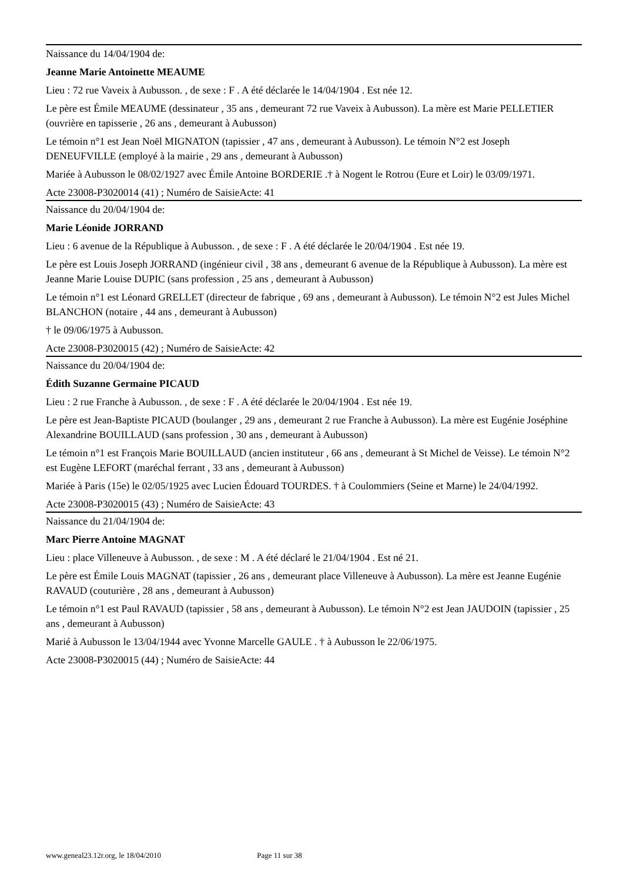Naissance du 14/04/1904 de:
Jeanne Marie Antoinette MEAUME
Lieu : 72 rue Vaveix à Aubusson. , de sexe : F . A été déclarée le 14/04/1904 . Est née 12.
Le père est Émile MEAUME (dessinateur , 35 ans , demeurant 72 rue Vaveix à Aubusson). La mère est Marie PELLETIER (ouvrière en tapisserie , 26 ans , demeurant à Aubusson)
Le témoin n°1 est Jean Noël MIGNATON (tapissier , 47 ans , demeurant à Aubusson). Le témoin N°2 est Joseph DENEUFVILLE (employé à la mairie , 29 ans , demeurant à Aubusson)
Mariée à Aubusson le 08/02/1927 avec Émile Antoine BORDERIE .† à Nogent le Rotrou (Eure et Loir) le 03/09/1971.
Acte 23008-P3020014 (41) ; Numéro de SaisieActe: 41
Naissance du 20/04/1904 de:
Marie Léonide JORRAND
Lieu : 6 avenue de la République à Aubusson. , de sexe : F . A été déclarée le 20/04/1904 . Est née 19.
Le père est Louis Joseph JORRAND (ingénieur civil , 38 ans , demeurant 6 avenue de la République à Aubusson). La mère est Jeanne Marie Louise DUPIC (sans profession , 25 ans , demeurant à Aubusson)
Le témoin n°1 est Léonard GRELLET (directeur de fabrique , 69 ans , demeurant à Aubusson). Le témoin N°2 est Jules Michel BLANCHON (notaire , 44 ans , demeurant à Aubusson)
† le 09/06/1975 à Aubusson.
Acte 23008-P3020015 (42) ; Numéro de SaisieActe: 42
Naissance du 20/04/1904 de:
Édith Suzanne Germaine PICAUD
Lieu : 2 rue Franche à Aubusson. , de sexe : F . A été déclarée le 20/04/1904 . Est née 19.
Le père est Jean-Baptiste PICAUD (boulanger , 29 ans , demeurant 2 rue Franche à Aubusson). La mère est Eugénie Joséphine Alexandrine BOUILLAUD (sans profession , 30 ans , demeurant à Aubusson)
Le témoin n°1 est François Marie BOUILLAUD (ancien instituteur , 66 ans , demeurant à St Michel de Veisse). Le témoin N°2 est Eugène LEFORT (maréchal ferrant , 33 ans , demeurant à Aubusson)
Mariée à Paris (15e) le 02/05/1925 avec Lucien Édouard TOURDES. † à Coulommiers (Seine et Marne) le 24/04/1992.
Acte 23008-P3020015 (43) ; Numéro de SaisieActe: 43
Naissance du 21/04/1904 de:
Marc Pierre Antoine MAGNAT
Lieu : place Villeneuve à Aubusson. , de sexe : M . A été déclaré le 21/04/1904 . Est né 21.
Le père est Émile Louis MAGNAT (tapissier , 26 ans , demeurant place Villeneuve à Aubusson). La mère est Jeanne Eugénie RAVAUD (couturière , 28 ans , demeurant à Aubusson)
Le témoin n°1 est Paul RAVAUD (tapissier , 58 ans , demeurant à Aubusson). Le témoin N°2 est Jean JAUDOIN (tapissier , 25 ans , demeurant à Aubusson)
Marié à Aubusson le 13/04/1944 avec Yvonne Marcelle GAULE . † à Aubusson le 22/06/1975.
Acte 23008-P3020015 (44) ; Numéro de SaisieActe: 44
www.geneal23.12r.org, le 18/04/2010 Page 11 sur 38